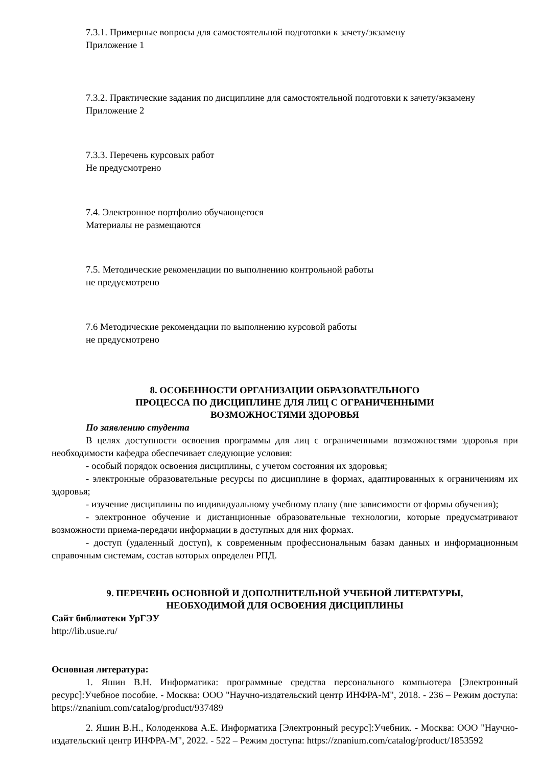7.3.1. Примерные вопросы для самостоятельной подготовки к зачету/экзамену
Приложение 1
7.3.2. Практические задания по дисциплине для самостоятельной подготовки к зачету/экзамену
Приложение 2
7.3.3. Перечень курсовых работ
Не предусмотрено
7.4. Электронное портфолио обучающегося
Материалы не размещаются
7.5. Методические рекомендации по выполнению контрольной работы
не предусмотрено
7.6 Методические рекомендации по выполнению курсовой работы
не предусмотрено
8. ОСОБЕННОСТИ ОРГАНИЗАЦИИ ОБРАЗОВАТЕЛЬНОГО
ПРОЦЕССА ПО ДИСЦИПЛИНЕ ДЛЯ ЛИЦ С ОГРАНИЧЕННЫМИ
ВОЗМОЖНОСТЯМИ ЗДОРОВЬЯ
По заявлению студента
В целях доступности освоения программы для лиц с ограниченными возможностями здоровья при необходимости кафедра обеспечивает следующие условия:
- особый порядок освоения дисциплины, с учетом состояния их здоровья;
- электронные образовательные ресурсы по дисциплине в формах, адаптированных к ограничениям их здоровья;
- изучение дисциплины по индивидуальному учебному плану (вне зависимости от формы обучения);
- электронное обучение и дистанционные образовательные технологии, которые предусматривают возможности приема-передачи информации в доступных для них формах.
- доступ (удаленный доступ), к современным профессиональным базам данных и информационным справочным системам, состав которых определен РПД.
9. ПЕРЕЧЕНЬ ОСНОВНОЙ И ДОПОЛНИТЕЛЬНОЙ УЧЕБНОЙ ЛИТЕРАТУРЫ,
НЕОБХОДИМОЙ ДЛЯ ОСВОЕНИЯ ДИСЦИПЛИНЫ
Сайт библиотеки УрГЭУ
http://lib.usue.ru/
Основная литература:
1. Яшин В.Н. Информатика: программные средства персонального компьютера [Электронный ресурс]:Учебное пособие. - Москва: ООО "Научно-издательский центр ИНФРА-М", 2018. - 236 – Режим доступа: https://znanium.com/catalog/product/937489
2. Яшин В.Н., Колоденкова А.Е. Информатика [Электронный ресурс]:Учебник. - Москва: ООО "Научно-издательский центр ИНФРА-М", 2022. - 522 – Режим доступа: https://znanium.com/catalog/product/1853592